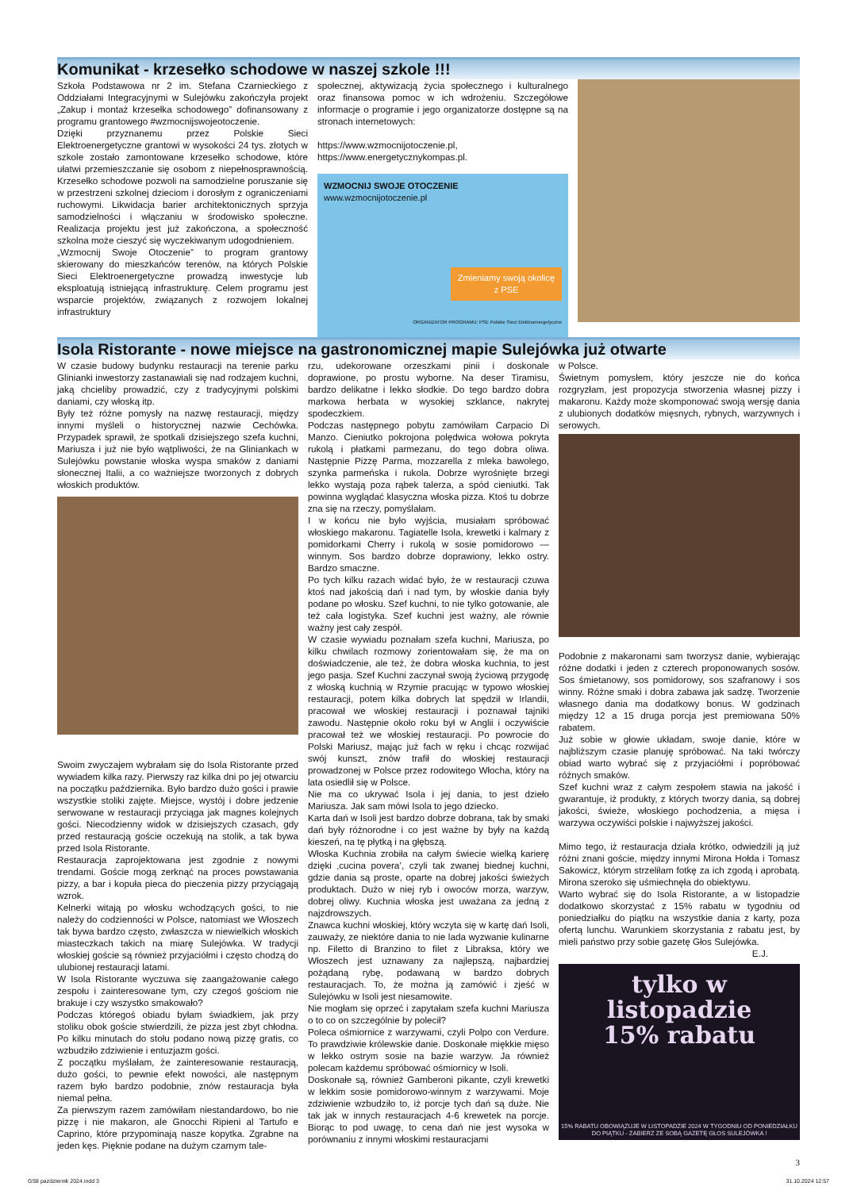Komunikat - krzesełko schodowe w naszej szkole !!!
Szkoła Podstawowa nr 2 im. Stefana Czarnieckiego z Oddziałami Integracyjnymi w Sulejówku zakończyła projekt „Zakup i montaż krzesełka schodowego” dofinansowany z programu grantowego #wzmocnijswojeotoczenie.
Dzięki przyznanemu przez Polskie Sieci Elektroenergetyczne grantowi w wysokości 24 tys. złotych w szkole zostało zamontowane krzesełko schodowe, które ułatwi przemieszczanie się osobom z niepełnosprawnością. Krzesełko schodowe pozwoli na samodzielne poruszanie się w przestrzeni szkolnej dzieciom i dorosłym z ograniczeniami ruchowymi. Likwidacja barier architektonicznych sprzyja samodzielności i włączaniu w środowisko społeczne. Realizacja projektu jest już zakończona, a społeczność szkolna może cieszyć się wyczekiwanym udogodnieniem.
„Wzmocnij Swoje Otoczenie” to program grantowy skierowany do mieszkańców terenów, na których Polskie Sieci Elektroenergetyczne prowadzą inwestycje lub eksploatują istniejącą infrastrukturę. Celem programu jest wsparcie projektów, związanych z rozwojem lokalnej infrastruktury
społecznej, aktywizacją życia społecznego i kulturalnego oraz finansowa pomoc w ich wdrożeniu. Szczegółowe informacje o programie i jego organizatorze dostępne są na stronach internetowych:
https://www.wzmocnijotoczenie.pl,
https://www.energetycznykompas.pl.
WZMOCNIJ SWOJE OTOCZENIE
www.wzmocnijotoczenie.pl
Zmieniamy swoją okolicę z PSE
ORGANIZATOR PROGRAMU: PSE Polskie Sieci Elektroenergetyczne
Isola Ristorante - nowe miejsce na gastronomicznej mapie Sulejówka już otwarte
W czasie budowy budynku restauracji na terenie parku Glinianki inwestorzy zastanawiali się nad rodzajem kuchni, jaką chcieliby prowadzić, czy z tradycyjnymi polskimi daniami, czy włoską itp.
Były też różne pomysły na nazwę restauracji, między innymi myśleli o historycznej nazwie Cechówka. Przypadek sprawił, że spotkali dzisiejszego szefa kuchni, Mariusza i już nie było wątpliwości, że na Gliniankach w Sulejówku powstanie włoska wyspa smaków z daniami słonecznej Italii, a co ważniejsze tworzonych z dobrych włoskich produktów.
Swoim zwyczajem wybrałam się do Isola Ristorante przed wywiadem kilka razy. Pierwszy raz kilka dni po jej otwarciu na początku października. Było bardzo dużo gości i prawie wszystkie stoliki zajęte. Miejsce, wystój i dobre jedzenie serwowane w restauracji przyciąga jak magnes kolejnych gości. Niecodzienny widok w dzisiejszych czasach, gdy przed restauracją goście oczekują na stolik, a tak bywa przed Isola Ristorante.
Restauracja zaprojektowana jest zgodnie z nowymi trendami. Goście mogą zerknąć na proces powstawania pizzy, a bar i kopuła pieca do pieczenia pizzy przyciągają wzrok.
Kelnerki witają po włosku wchodzących gości, to nie należy do codzienności w Polsce, natomiast we Włoszech tak bywa bardzo często, zwłaszcza w niewielkich włoskich miasteczkach takich na miarę Sulejówka. W tradycji włoskiej goście są również przyjaciółmi i często chodzą do ulubionej restauracji latami.
W Isola Ristorante wyczuwa się zaangażowanie całego zespołu i zainteresowane tym, czy czegoś gościom nie brakuje i czy wszystko smakowało?
Podczas któregoś obiadu byłam świadkiem, jak przy stoliku obok goście stwierdzili, że pizza jest zbyt chłodna. Po kilku minutach do stołu podano nową pizzę gratis, co wzbudziło zdziwienie i entuzjazm gości.
Z początku myślałam, że zainteresowanie restauracją, dużo gości, to pewnie efekt nowości, ale następnym razem było bardzo podobnie, znów restauracja była niemal pełna.
Za pierwszym razem zamówiłam niestandardowo, bo nie pizzę i nie makaron, ale Gnocchi Ripieni al Tartufo e Caprino, które przypominają nasze kopytka. Zgrabne na jeden kęs. Pięknie podane na dużym czarnym tale-
rzu, udekorowane orzeszkami pinii i doskonale doprawione, po prostu wyborne. Na deser Tiramisu, bardzo delikatne i lekko słodkie. Do tego bardzo dobra markowa herbata w wysokiej szklance, nakrytej spodeczkiem.
Podczas następnego pobytu zamówiłam Carpacio Di Manzo. Cieniutko pokrojona polędwica wołowa pokryta rukolą i płatkami parmezanu, do tego dobra oliwa. Następnie Pizzę Parma, mozzarella z mleka bawolego, szynka parmeńska i rukola. Dobrze wyrośnięte brzegi lekko wystają poza rąbek talerza, a spód cieniutki. Tak powinna wyglądać klasyczna włoska pizza. Ktoś tu dobrze zna się na rzeczy, pomyślałam.
I w końcu nie było wyjścia, musiałam spróbować włoskiego makaronu. Tagiatelle Isola, krewetki i kalmary z pomidorkami Cherry i rukolą w sosie pomidorowo — winnym. Sos bardzo dobrze doprawiony, lekko ostry. Bardzo smaczne.
Po tych kilku razach widać było, że w restauracji czuwa ktoś nad jakością dań i nad tym, by włoskie dania były podane po włosku. Szef kuchni, to nie tylko gotowanie, ale też cała logistyka. Szef kuchni jest ważny, ale równie ważny jest cały zespół.
W czasie wywiadu poznałam szefa kuchni, Mariusza, po kilku chwilach rozmowy zorientowałam się, że ma on doświadczenie, ale też, że dobra włoska kuchnia, to jest jego pasja. Szef Kuchni zaczynał swoją życiową przygodę z włoską kuchnią w Rzymie pracując w typowo włoskiej restauracji, potem kilka dobrych lat spędził w Irlandii, pracował we włoskiej restauracji i poznawał tajniki zawodu. Następnie około roku był w Anglii i oczywiście pracował też we włoskiej restauracji. Po powrocie do Polski Mariusz, mając już fach w ręku i chcąc rozwijać swój kunszt, znów trafił do włoskiej restauracji prowadzonej w Polsce przez rodowitego Włocha, który na lata osiedlił się w Polsce.
Nie ma co ukrywać Isola i jej dania, to jest dzieło Mariusza. Jak sam mówi Isola to jego dziecko.
Karta dań w Isoli jest bardzo dobrze dobrana, tak by smaki dań były różnorodne i co jest ważne by były na każdą kieszeń, na tę płytką i na głębszą.
Włoska Kuchnia zrobiła na całym świecie wielką karierę dzięki ‚cucina povera’, czyli tak zwanej biednej kuchni, gdzie dania są proste, oparte na dobrej jakości świeżych produktach. Dużo w niej ryb i owoców morza, warzyw, dobrej oliwy. Kuchnia włoska jest uważana za jedną z najzdrowszych.
Znawca kuchni włoskiej, który wczyta się w kartę dań Isoli, zauważy, ze niektóre dania to nie lada wyzwanie kulinarne np. Filetto di Branzino to filet z Libraksa, który we Włoszech jest uznawany za najlepszą, najbardziej pożądaną rybę, podawaną w bardzo dobrych restauracjach. To, że można ją zamówić i zjeść w Sulejówku w Isoli jest niesamowite.
Nie mogłam się oprzeć i zapytałam szefa kuchni Mariusza o to co on szczególnie by polecił?
Poleca ośmiornice z warzywami, czyli Polpo con Verdure. To prawdziwie królewskie danie. Doskonałe miękkie mięso w lekko ostrym sosie na bazie warzyw. Ja również polecam każdemu spróbować ośmiornicy w Isoli.
Doskonałe są, również Gamberoni pikante, czyli krewetki w lekkim sosie pomidorowo-winnym z warzywami. Moje zdziwienie wzbudziło to, iż porcje tych dań są duże. Nie tak jak w innych restauracjach 4-6 krewetek na porcje. Biorąc to pod uwagę, to cena dań nie jest wysoka w porównaniu z innymi włoskimi restauracjami
w Polsce.
Świetnym pomysłem, który jeszcze nie do końca rozgryzłam, jest propozycja stworzenia własnej pizzy i makaronu. Każdy może skomponować swoją wersję dania z ulubionych dodatków mięsnych, rybnych, warzywnych i serowych.
Podobnie z makaronami sam tworzysz danie, wybierając różne dodatki i jeden z czterech proponowanych sosów. Sos śmietanowy, sos pomidorowy, sos szafranowy i sos winny. Różne smaki i dobra zabawa jak sadzę. Tworzenie własnego dania ma dodatkowy bonus. W godzinach między 12 a 15 druga porcja jest premiowana 50% rabatem.
Już sobie w głowie układam, swoje danie, które w najbliższym czasie planuję spróbować. Na taki twórczy obiad warto wybrać się z przyjaciółmi i popróbować różnych smaków.
Szef kuchni wraz z całym zespołem stawia na jakość i gwarantuje, iż produkty, z których tworzy dania, są dobrej jakości, świeże, włoskiego pochodzenia, a mięsa i warzywa oczywiści polskie i najwyższej jakości.
Mimo tego, iż restauracja działa krótko, odwiedzili ją już różni znani goście, między innymi Mirona Hołda i Tomasz Sakowicz, którym strzeliłam fotkę za ich zgodą i aprobatą. Mirona szeroko się uśmiechnęła do obiektywu.
Warto wybrać się do Isola Ristorante, a w listopadzie dodatkowo skorzystać z 15% rabatu w tygodniu od poniedziałku do piątku na wszystkie dania z karty, poza ofertą lunchu. Warunkiem skorzystania z rabatu jest, by mieli państwo przy sobie gazetę Głos Sulejówka.
E.J.
tylko w listopadzie
15% rabatu
15% RABATU OBOWIĄZUJE W LISTOPADZIE 2024 W TYGODNIU OD PONIEDZIAŁKU DO PIĄTKU - ZABIERZ ZE SOBĄ GAZETĘ GŁOS SULEJÓWKA !
3
GS8 pazdziernik 2024.indd 3 31.10.2024 12:57